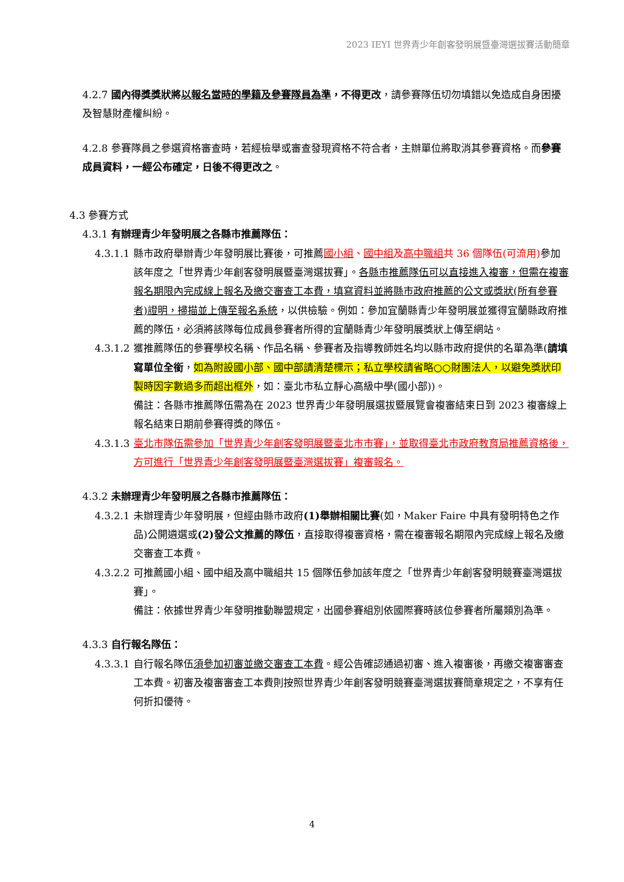2023 IEYI 世界青少年創客發明展暨臺灣選拔賽活動簡章
4.2.7 國內得獎獎狀將以報名當時的學籍及參賽隊員為準，不得更改，請參賽隊伍切勿填錯以免造成自身困擾及智慧財產權糾紛。
4.2.8 參賽隊員之參選資格審查時，若經檢舉或審查發現資格不符合者，主辦單位將取消其參賽資格。而參賽成員資料，一經公布確定，日後不得更改之。
4.3 參賽方式
4.3.1 有辦理青少年發明展之各縣市推薦隊伍：
4.3.1.1 縣市政府舉辦青少年發明展比賽後，可推薦國小組、國中組及高中職組共 36 個隊伍(可流用) 參加該年度之「世界青少年創客發明展暨臺灣選拔賽」。各縣市推薦隊伍可以直接進入複審，但需在複審報名期限內完成線上報名及繳交審查工本費，填寫資料並將縣市政府推薦的公文或獎狀(所有參賽者)證明，掃描並上傳至報名系統，以供檢驗。例如：參加宜蘭縣青少年發明展並獲得宜蘭縣政府推薦的隊伍，必須將該隊每位成員參賽者所得的宜蘭縣青少年發明展獎狀上傳至網站。
4.3.1.2 獲推薦隊伍的參賽學校名稱、作品名稱、參賽者及指導教師姓名均以縣市政府提供的名單為準(請填寫單位全銜，如為附設國小部、國中部請清楚標示；私立學校請省略○○財團法人，以避免獎狀印製時因字數過多而超出框外，如：臺北市私立靜心高級中學(國小部))。
備註：各縣市推薦隊伍需為在 2023 世界青少年發明展選拔暨展覽會複審結束日到 2023 複審線上報名結束日期前參賽得獎的隊伍。
4.3.1.3 臺北市隊伍需參加「世界青少年創客發明展暨臺北市市賽」，並取得臺北市政府教育局推薦資格後，方可進行「世界青少年創客發明展暨臺灣選拔賽」複審報名。
4.3.2 未辦理青少年發明展之各縣市推薦隊伍：
4.3.2.1 未辦理青少年發明展，但經由縣市政府(1)舉辦相關比賽(如，Maker Faire 中具有發明特色之作品)公開遴選或(2)發公文推薦的隊伍，直接取得複審資格，需在複審報名期限內完成線上報名及繳交審查工本費。
4.3.2.2 可推薦國小組、國中組及高中職組共 15 個隊伍參加該年度之「世界青少年創客發明競賽臺灣選拔賽」。
備註：依據世界青少年發明推動聯盟規定，出國參賽組別依國際賽時該位參賽者所屬類別為準。
4.3.3 自行報名隊伍：
4.3.3.1 自行報名隊伍須參加初審並繳交審查工本費。經公告確認通過初審、進入複審後，再繳交複審審查工本費。初審及複審審查工本費則按照世界青少年創客發明競賽臺灣選拔賽簡章規定之，不享有任何折扣優待。
4